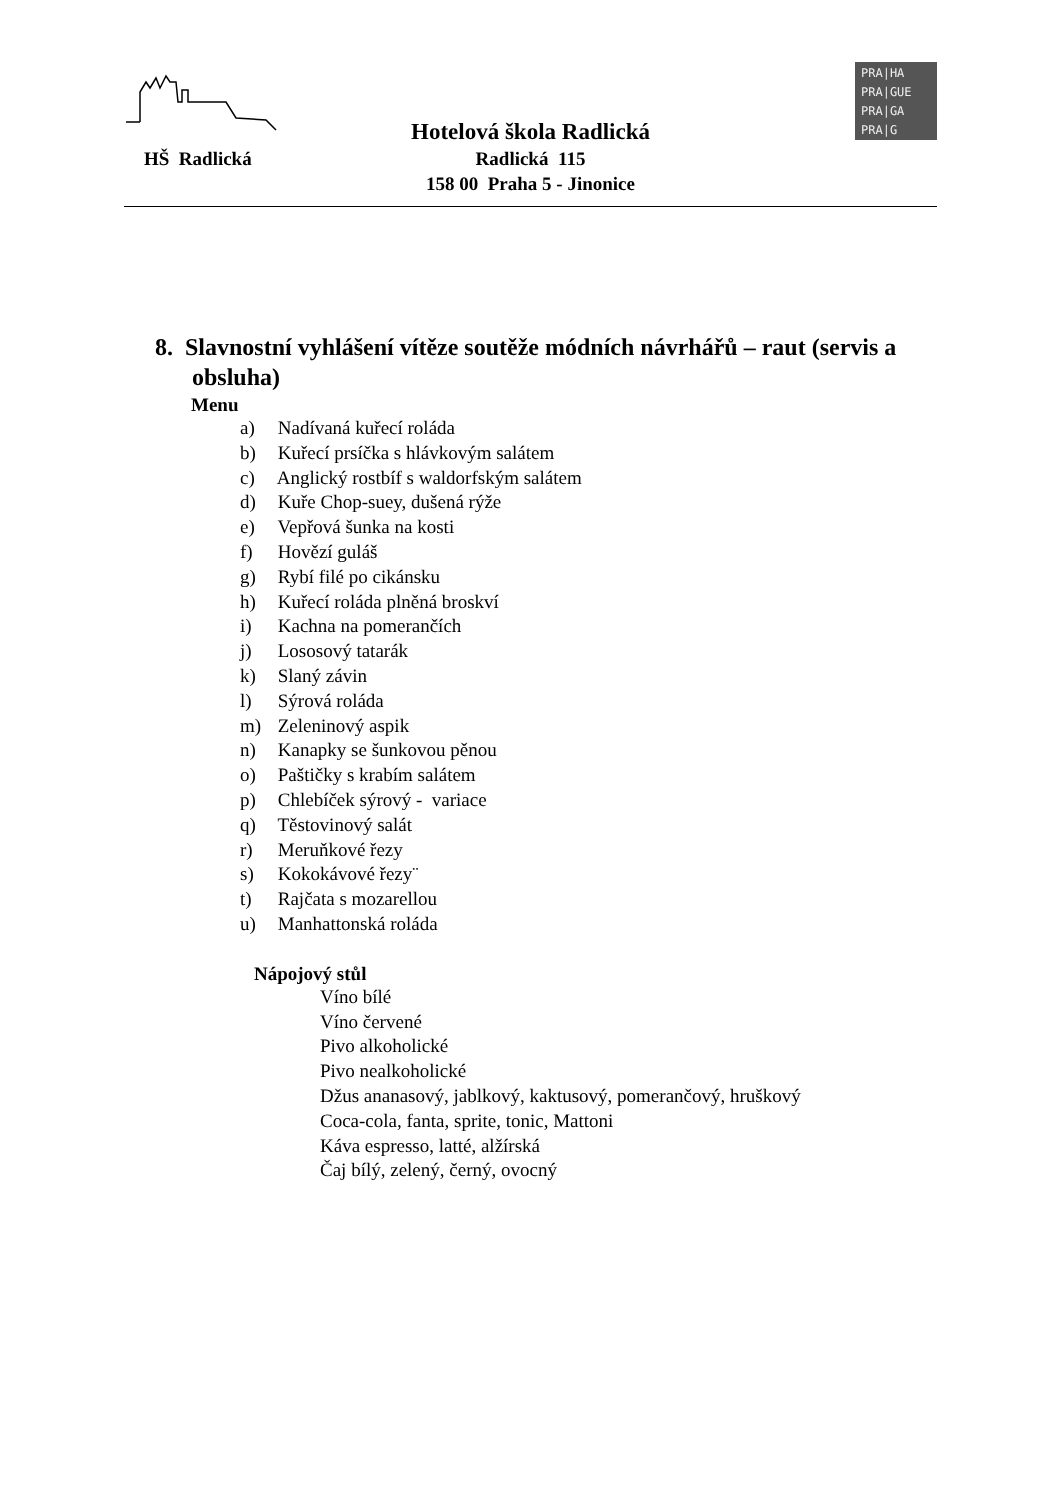HŠ Radlická
Hotelová škola Radlická
Radlická 115
158 00 Praha 5 - Jinonice
PRA|HA
PRA|GUE
PRA|GA
PRA|G
8. Slavnostní vyhlášení vítěze soutěže módních návrhářů – raut (servis a obsluha)
Menu
a) Nadívaná kuřecí roláda
b) Kuřecí prsíčka s hlávkovým salátem
c) Anglický rostbíf s waldorfským salátem
d) Kuře Chop-suey, dušená rýže
e) Vepřová šunka na kosti
f) Hovězí guláš
g) Rybí filé po cikánsku
h) Kuřecí roláda plněná broskví
i) Kachna na pomerančích
j) Lososový tatarák
k) Slaný závin
l) Sýrová roláda
m) Zeleninový aspik
n) Kanapky se šunkovou pěnou
o) Paštičky s krabím salátem
p) Chlebíček sýrový - variace
q) Těstovinový salát
r) Meruňkové řezy
s) Kokokávové řezy¨
t) Rajčata s mozarellou
u) Manhattonská roláda
Nápojový stůl
Víno bílé
Víno červené
Pivo alkoholické
Pivo nealkoholické
Džus ananasový, jablkový, kaktusový, pomerančový, hruškový
Coca-cola, fanta, sprite, tonic, Mattoni
Káva espresso, latté, alžírská
Čaj bílý, zelený, černý, ovocný